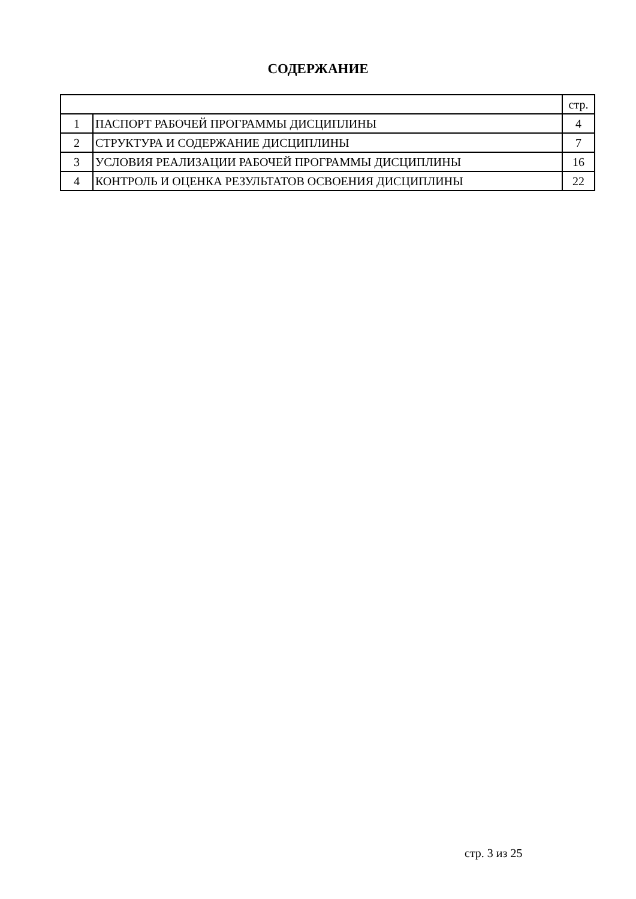СОДЕРЖАНИЕ
| | | стр. |
| 1 | ПАСПОРТ РАБОЧЕЙ ПРОГРАММЫ ДИСЦИПЛИНЫ | 4 |
| 2 | СТРУКТУРА И СОДЕРЖАНИЕ ДИСЦИПЛИНЫ | 7 |
| 3 | УСЛОВИЯ РЕАЛИЗАЦИИ РАБОЧЕЙ ПРОГРАММЫ ДИСЦИПЛИНЫ | 16 |
| 4 | КОНТРОЛЬ И ОЦЕНКА РЕЗУЛЬТАТОВ ОСВОЕНИЯ ДИСЦИПЛИНЫ | 22 |
стр. 3 из 25